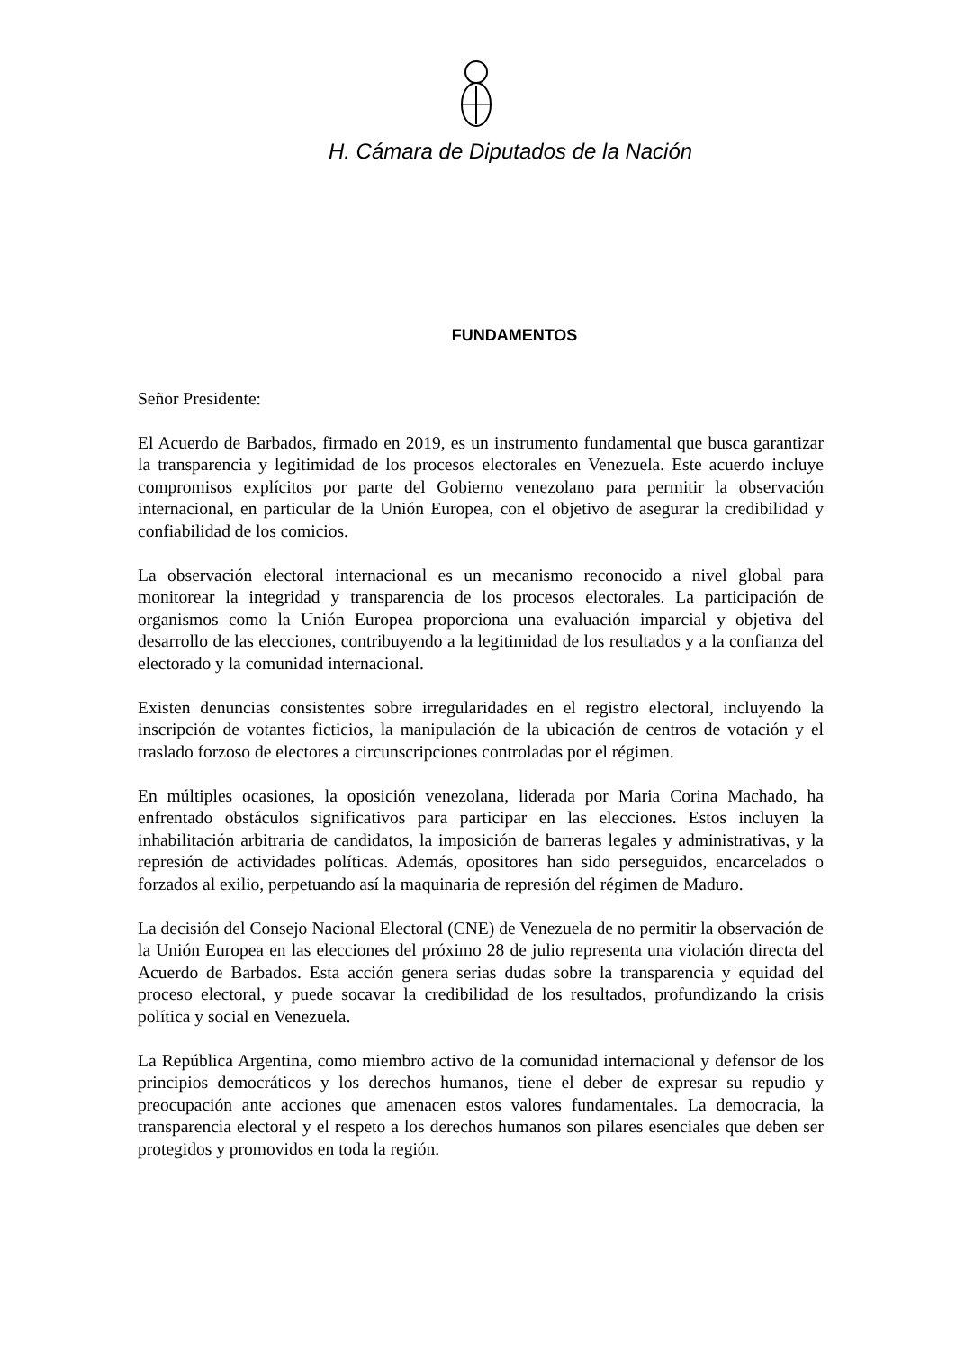H. Cámara de Diputados de la Nación
FUNDAMENTOS
Señor Presidente:
El Acuerdo de Barbados, firmado en 2019, es un instrumento fundamental que busca garantizar la transparencia y legitimidad de los procesos electorales en Venezuela. Este acuerdo incluye compromisos explícitos por parte del Gobierno venezolano para permitir la observación internacional, en particular de la Unión Europea, con el objetivo de asegurar la credibilidad y confiabilidad de los comicios.
La observación electoral internacional es un mecanismo reconocido a nivel global para monitorear la integridad y transparencia de los procesos electorales. La participación de organismos como la Unión Europea proporciona una evaluación imparcial y objetiva del desarrollo de las elecciones, contribuyendo a la legitimidad de los resultados y a la confianza del electorado y la comunidad internacional.
Existen denuncias consistentes sobre irregularidades en el registro electoral, incluyendo la inscripción de votantes ficticios, la manipulación de la ubicación de centros de votación y el traslado forzoso de electores a circunscripciones controladas por el régimen.
En múltiples ocasiones, la oposición venezolana, liderada por Maria Corina Machado, ha enfrentado obstáculos significativos para participar en las elecciones. Estos incluyen la inhabilitación arbitraria de candidatos, la imposición de barreras legales y administrativas, y la represión de actividades políticas. Además, opositores han sido perseguidos, encarcelados o forzados al exilio, perpetuando así la maquinaria de represión del régimen de Maduro.
La decisión del Consejo Nacional Electoral (CNE) de Venezuela de no permitir la observación de la Unión Europea en las elecciones del próximo 28 de julio representa una violación directa del Acuerdo de Barbados. Esta acción genera serias dudas sobre la transparencia y equidad del proceso electoral, y puede socavar la credibilidad de los resultados, profundizando la crisis política y social en Venezuela.
La República Argentina, como miembro activo de la comunidad internacional y defensor de los principios democráticos y los derechos humanos, tiene el deber de expresar su repudio y preocupación ante acciones que amenacen estos valores fundamentales. La democracia, la transparencia electoral y el respeto a los derechos humanos son pilares esenciales que deben ser protegidos y promovidos en toda la región.